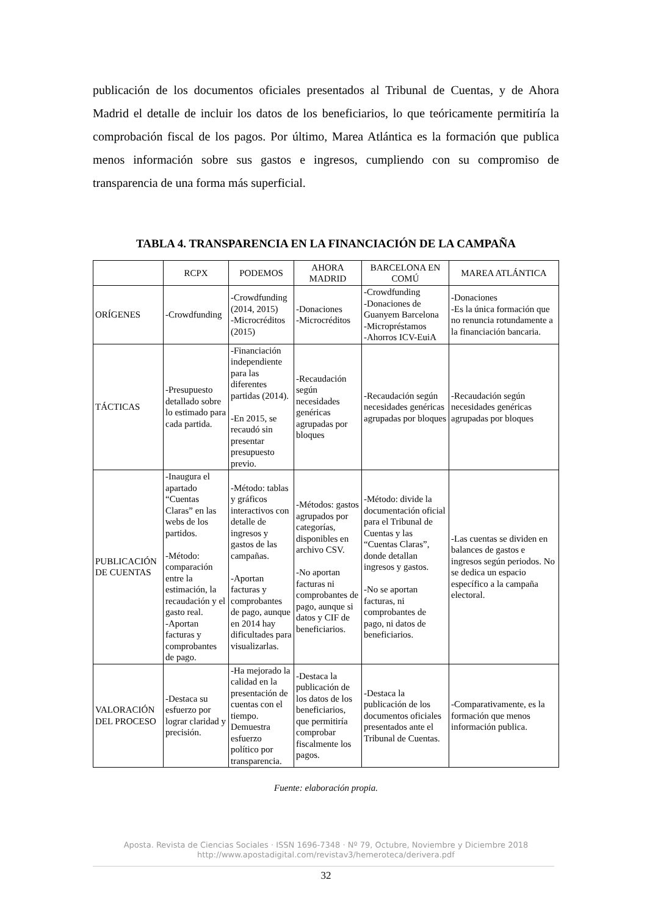publicación de los documentos oficiales presentados al Tribunal de Cuentas, y de Ahora Madrid el detalle de incluir los datos de los beneficiarios, lo que teóricamente permitiría la comprobación fiscal de los pagos. Por último, Marea Atlántica es la formación que publica menos información sobre sus gastos e ingresos, cumpliendo con su compromiso de transparencia de una forma más superficial.
TABLA 4. TRANSPARENCIA EN LA FINANCIACIÓN DE LA CAMPAÑA
| | RCPX | PODEMOS | AHORA MADRID | BARCELONA EN COMÚ | MAREA ATLÁNTICA |
| --- | --- | --- | --- | --- | --- |
| ORÍGENES | -Crowdfunding | -Crowdfunding (2014, 2015) -Microcréditos (2015) | -Donaciones -Microcréditos | -Crowdfunding -Donaciones de Guanyem Barcelona -Micropréstamos -Ahorros ICV-EuiA | -Donaciones -Es la única formación que no renuncia rotundamente a la financiación bancaria. |
| TÁCTICAS | -Presupuesto detallado sobre lo estimado para cada partida. | -Financiación independiente para las diferentes partidas (2014). -En 2015, se recaudó sin presentar presupuesto previo. | -Recaudación según necesidades genéricas agrupadas por bloques | -Recaudación según necesidades genéricas agrupadas por bloques | -Recaudación según necesidades genéricas agrupadas por bloques |
| PUBLICACIÓN DE CUENTAS | -Inaugura el apartado “Cuentas Claras” en las webs de los partidos. -Método: comparación entre la estimación, la recaudación y el gasto real. -Aportan facturas y comprobantes de pago. | -Método: tablas y gráficos interactivos con detalle de ingresos y gastos de las campañas. -Aportan facturas y comprobantes de pago, aunque en 2014 hay dificultades para visualizarlas. | -Métodos: gastos agrupados por categorías, disponibles en archivo CSV. -No aportan facturas ni comprobantes de pago, aunque si datos y CIF de beneficiarios. | -Método: divide la documentación oficial para el Tribunal de Cuentas y las “Cuentas Claras”, donde detallan ingresos y gastos. -No se aportan facturas, ni comprobantes de pago, ni datos de beneficiarios. | -Las cuentas se dividen en balances de gastos e ingresos según periodos. No se dedica un espacio específico a la campaña electoral. |
| VALORACIÓN DEL PROCESO | -Destaca su esfuerzo por lograr claridad y precisión. | -Ha mejorado la calidad en la presentación de cuentas con el tiempo. Demuestra esfuerzo político por transparencia. | -Destaca la publicación de los datos de los beneficiarios, que permitiría comprobar fiscalmente los pagos. | -Destaca la publicación de los documentos oficiales presentados ante el Tribunal de Cuentas. | -Comparativamente, es la formación que menos información publica. |
Fuente: elaboración propia.
Aposta. Revista de Ciencias Sociales · ISSN 1696-7348 · Nº 79, Octubre, Noviembre y Diciembre 2018
http://www.apostadigital.com/revistav3/hemeroteca/derivera.pdf
32